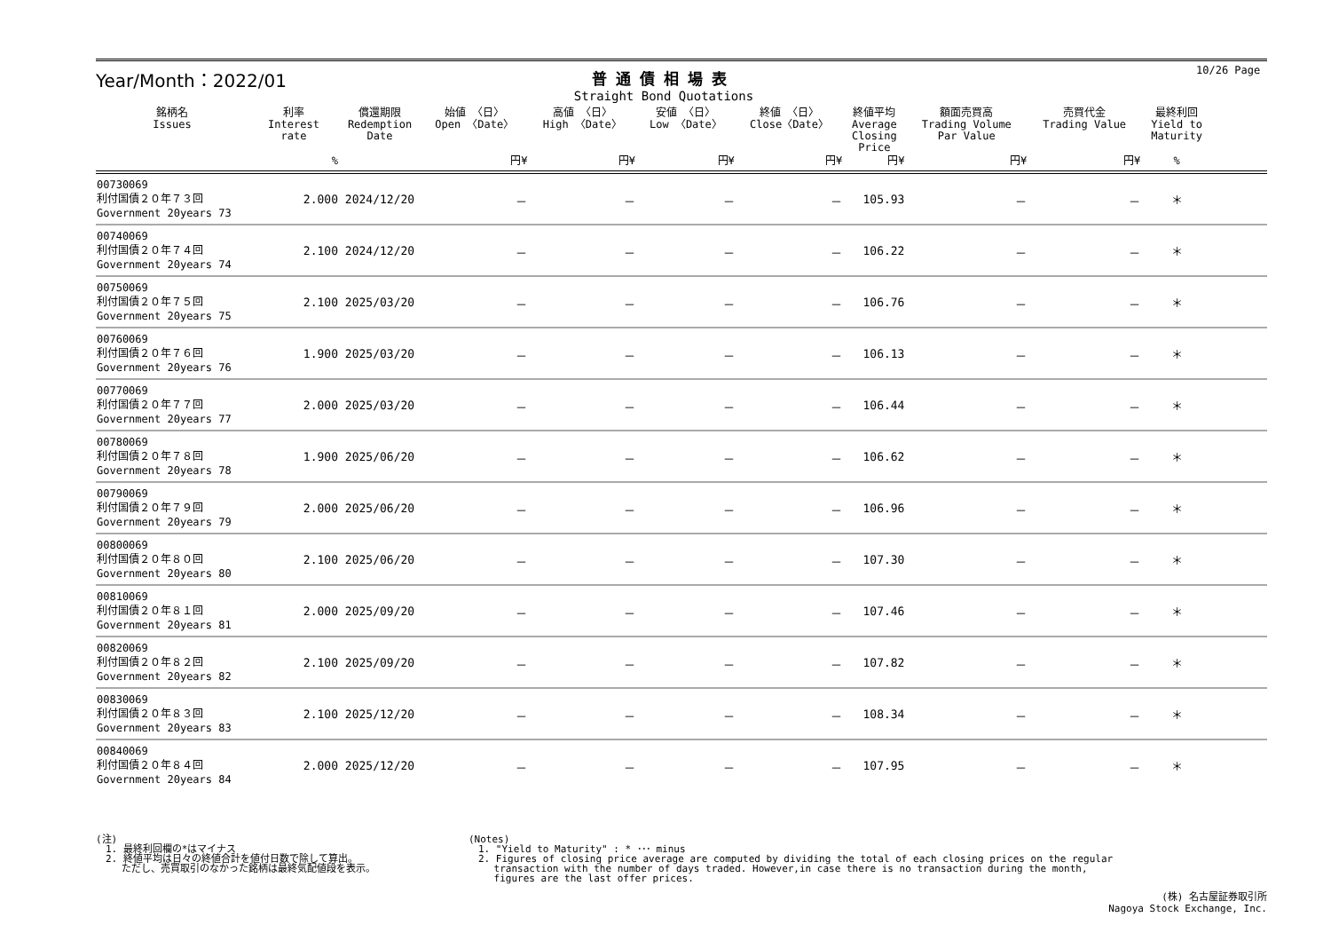10/26 Page
Year/Month：2022/01
普通債相場表
Straight Bond Quotations
| 銘柄名 Issues | 利率 Interest rate | 償還期限 Redemption Date | 始値 〈日〉 Open 〈Date〉 | 高値 〈日〉 High 〈Date〉 | 安値 〈日〉 Low 〈Date〉 | 終値 〈日〉 Close〈Date〉 | 終値平均 Average Closing Price | 額面売買高 Trading Volume Par Value | 売買代金 Trading Value | 最終利回 Yield to Maturity | |
| --- | --- | --- | --- | --- | --- | --- | --- | --- | --- | --- | --- |
| | % | | 円¥ | 円¥ | 円¥ | 円¥ | 円¥ | 円¥ | 円¥ | % | |
| 00730069 利付国債２０年７３回 Government 20years 73 | 2.000 | 2024/12/20 | － | － | － | － | 105.93 | － | － | ＊ | |
| 00740069 利付国債２０年７４回 Government 20years 74 | 2.100 | 2024/12/20 | － | － | － | － | 106.22 | － | － | ＊ | |
| 00750069 利付国債２０年７５回 Government 20years 75 | 2.100 | 2025/03/20 | － | － | － | － | 106.76 | － | － | ＊ | |
| 00760069 利付国債２０年７６回 Government 20years 76 | 1.900 | 2025/03/20 | － | － | － | － | 106.13 | － | － | ＊ | |
| 00770069 利付国債２０年７７回 Government 20years 77 | 2.000 | 2025/03/20 | － | － | － | － | 106.44 | － | － | ＊ | |
| 00780069 利付国債２０年７８回 Government 20years 78 | 1.900 | 2025/06/20 | － | － | － | － | 106.62 | － | － | ＊ | |
| 00790069 利付国債２０年７９回 Government 20years 79 | 2.000 | 2025/06/20 | － | － | － | － | 106.96 | － | － | ＊ | |
| 00800069 利付国債２０年８０回 Government 20years 80 | 2.100 | 2025/06/20 | － | － | － | － | 107.30 | － | － | ＊ | |
| 00810069 利付国債２０年８１回 Government 20years 81 | 2.000 | 2025/09/20 | － | － | － | － | 107.46 | － | － | ＊ | |
| 00820069 利付国債２０年８２回 Government 20years 82 | 2.100 | 2025/09/20 | － | － | － | － | 107.82 | － | － | ＊ | |
| 00830069 利付国債２０年８３回 Government 20years 83 | 2.100 | 2025/12/20 | － | － | － | － | 108.34 | － | － | ＊ | |
| 00840069 利付国債２０年８４回 Government 20years 84 | 2.000 | 2025/12/20 | － | － | － | － | 107.95 | － | － | ＊ | |
(注)
　1. 最終利回欄の*はマイナス
　2. 終値平均は日々の終値合計を値付日数で除して算出。
　　 ただし、売買取引のなかった銘柄は最終気配値段を表示。
(Notes)
　1. "Yield to Maturity" : * ･･･ minus
　2. Figures of closing price average are computed by dividing the total of each closing prices on the regular
　　 transaction with the number of days traded. However,in case there is no transaction during the month,
　　 figures are the last offer prices.
(株) 名古屋証券取引所
Nagoya Stock Exchange, Inc.